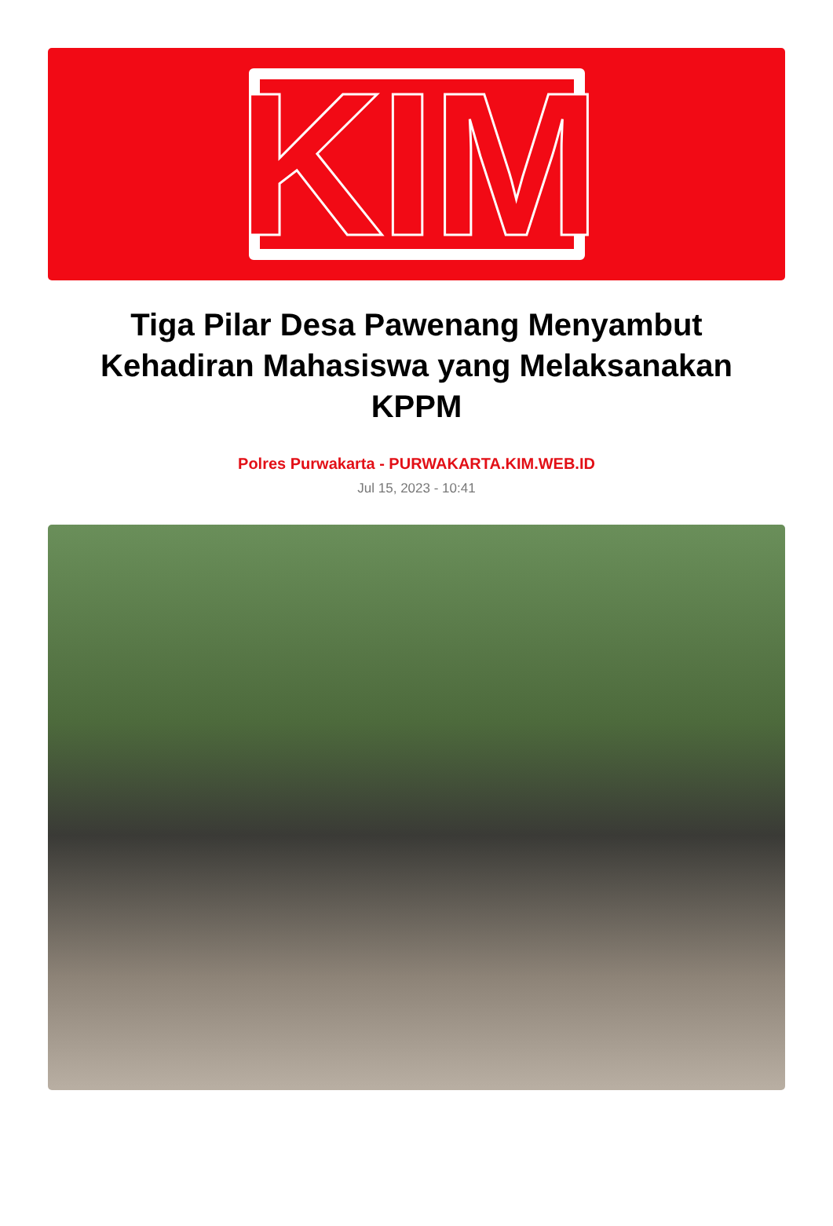KIM
Tiga Pilar Desa Pawenang Menyambut Kehadiran Mahasiswa yang Melaksanakan KPPM
Polres Purwakarta - PURWAKARTA.KIM.WEB.ID
Jul 15, 2023 - 10:41